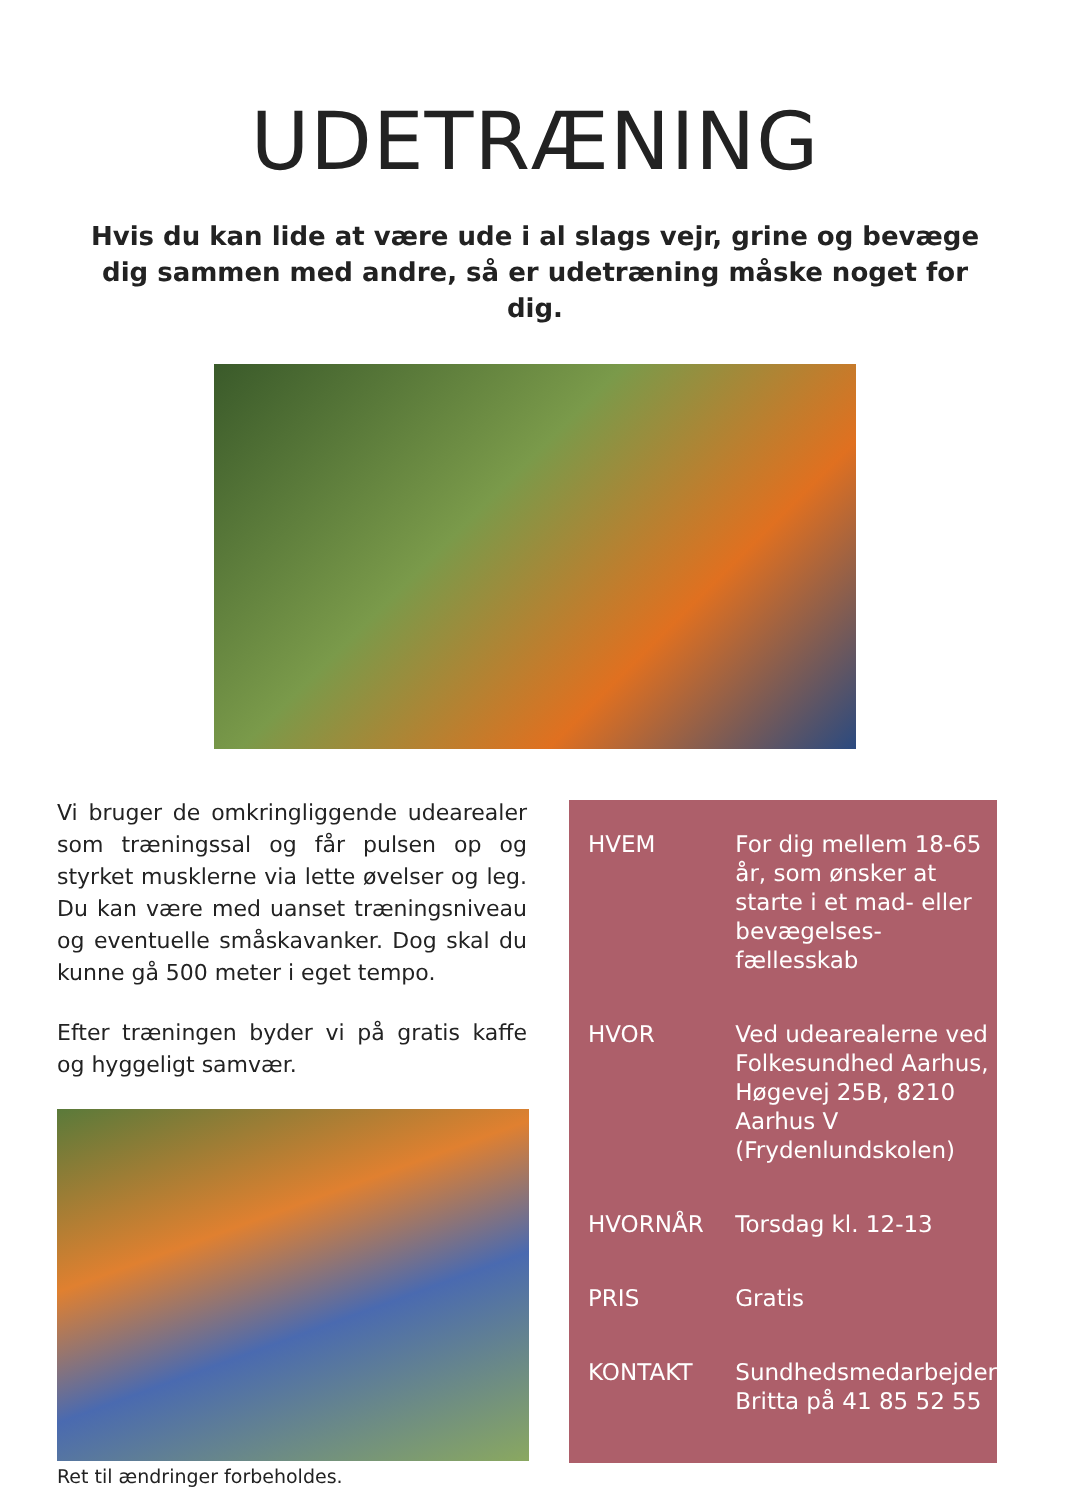UDETRÆNING
Hvis du kan lide at være ude i al slags vejr, grine og bevæge dig sammen med andre, så er udetræning måske noget for dig.
Vi bruger de omkringliggende udearealer som træningssal og får pulsen op og styrket musklerne via lette øvelser og leg. Du kan være med uanset træningsniveau og eventuelle småskavanker. Dog skal du kunne gå 500 meter i eget tempo.
Efter træningen byder vi på gratis kaffe og hyggeligt samvær.
Ret til ændringer forbeholdes.
| HVEM | For dig mellem 18-65 år, som ønsker at starte i et mad- eller bevægelses-fællesskab |
| HVOR | Ved udearealerne ved Folkesundhed Aarhus, Høgevej 25B, 8210 Aarhus V (Frydenlundskolen) |
| HVORNÅR | Torsdag kl. 12-13 |
| PRIS | Gratis |
| KONTAKT | Sundhedsmedarbejder Britta på 41 85 52 55 |